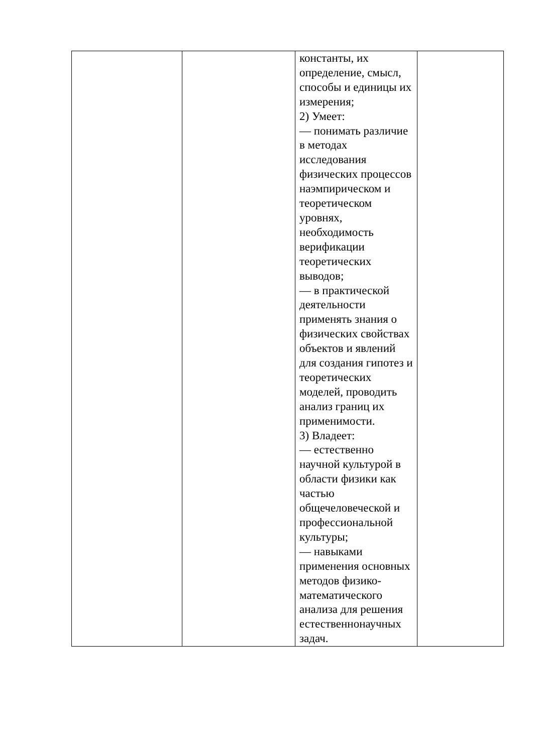| | | константы, их определение, смысл, способы и единицы их измерения; 2) Умеет: — понимать различие в методах исследования физических процессов наэмпирическом и теоретическом уровнях, необходимость верификации теоретических выводов; — в практической деятельности применять знания о физических свойствах объектов и явлений для создания гипотез и теоретических моделей, проводить анализ границ их применимости. 3) Владеет: — естественно научной культурой в области физики как частью общечеловеческой и профессиональной культуры; — навыками применения основных методов физико-математического анализа для решения естественнонаучных задач. | |